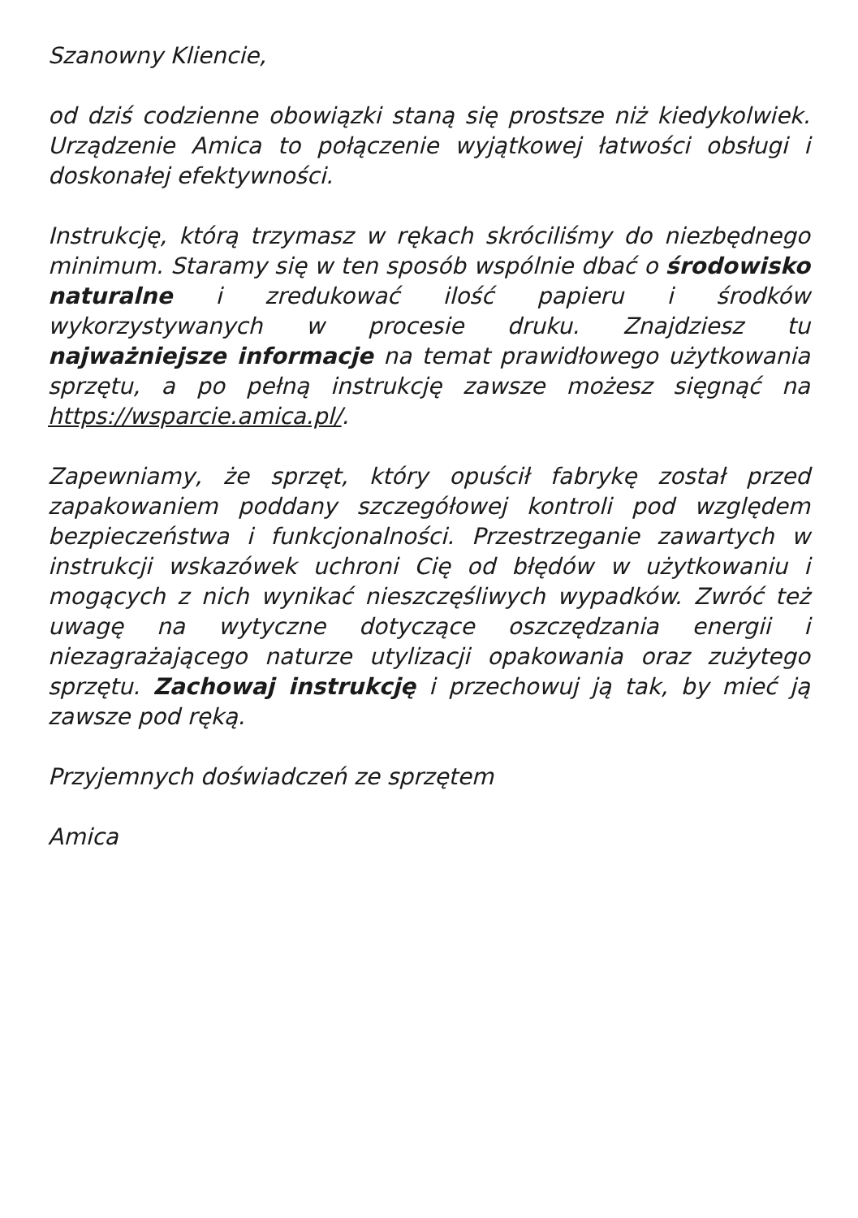Szanowny Kliencie,
od dziś codzienne obowiązki staną się prostsze niż kiedykolwiek. Urządzenie Amica to połączenie wyjątkowej łatwości obsługi i doskonałej efektywności.
Instrukcję, którą trzymasz w rękach skróciliśmy do niezbędnego minimum. Staramy się w ten sposób wspólnie dbać o środowisko naturalne i zredukować ilość papieru i środków wykorzystywanych w procesie druku. Znajdziesz tu najważniejsze informacje na temat prawidłowego użytkowania sprzętu, a po pełną instrukcję zawsze możesz sięgnąć na https://wsparcie.amica.pl/.
Zapewniamy, że sprzęt, który opuścił fabrykę został przed zapakowaniem poddany szczegółowej kontroli pod względem bezpieczeństwa i funkcjonalności. Przestrzeganie zawartych w instrukcji wskazówek uchroni Cię od błędów w użytkowaniu i mogących z nich wynikać nieszczęśliwych wypadków. Zwróć też uwagę na wytyczne dotyczące oszczędzania energii i niezagrażającego naturze utylizacji opakowania oraz zużytego sprzętu. Zachowaj instrukcję i przechowuj ją tak, by mieć ją zawsze pod ręką.
Przyjemnych doświadczeń ze sprzętem
Amica